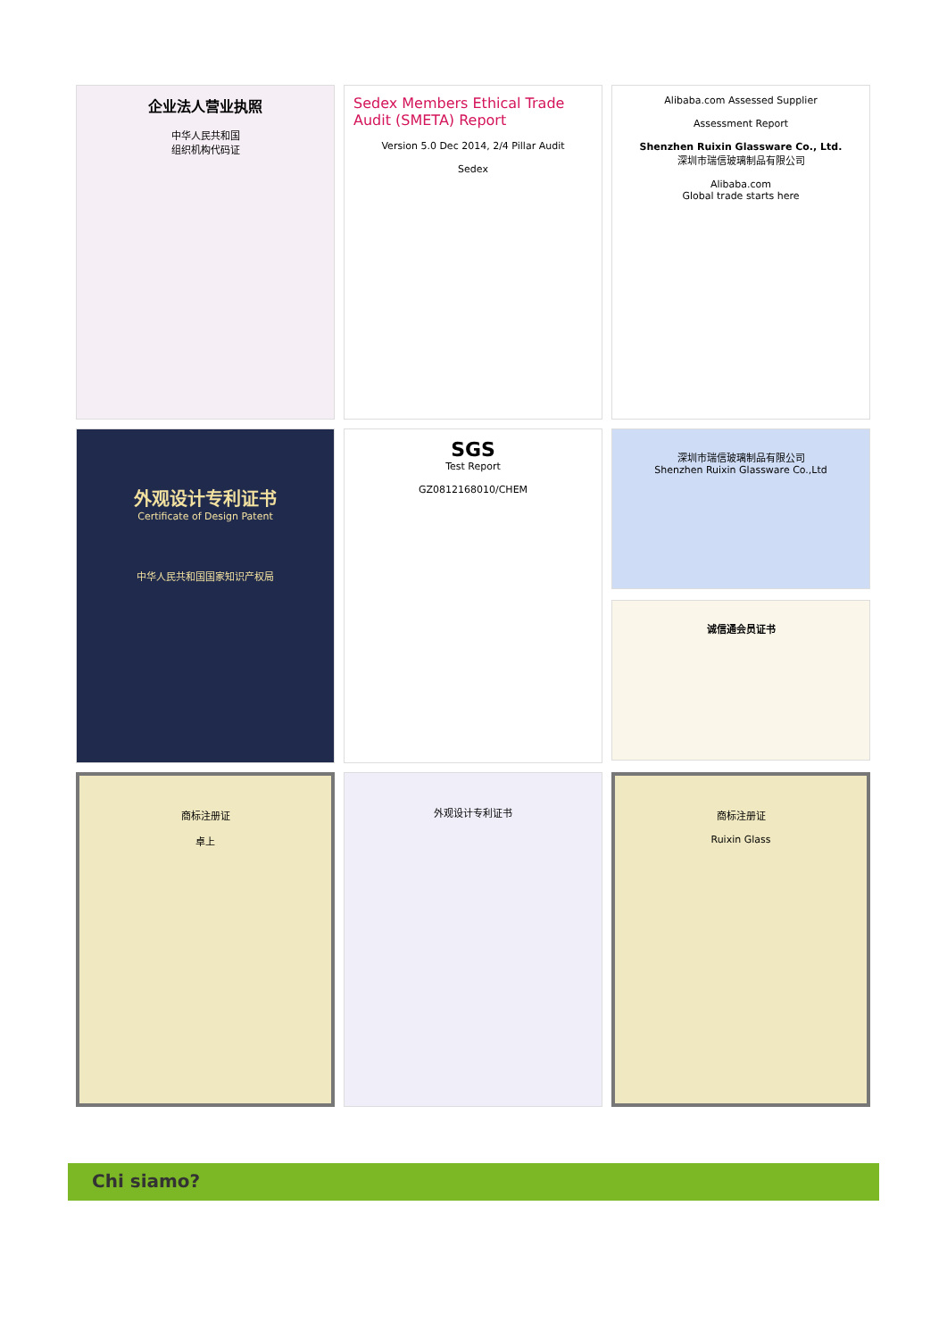企业法人营业执照
中华人民共和国
组织机构代码证
Sedex Members Ethical Trade Audit (SMETA) Report
Version 5.0 Dec 2014, 2/4 Pillar Audit
Sedex
Alibaba.com Assessed Supplier
Assessment Report
Shenzhen Ruixin Glassware Co., Ltd.
深圳市瑞信玻璃制品有限公司
Alibaba.com
Global trade starts here
外观设计专利证书
Certificate of Design Patent
中华人民共和国国家知识产权局
SGS
Test Report
GZ0812168010/CHEM
深圳市瑞信玻璃制品有限公司
Shenzhen Ruixin Glassware Co.,Ltd
诚信通会员证书
商标注册证
卓上
外观设计专利证书
商标注册证
Ruixin Glass
Chi siamo?